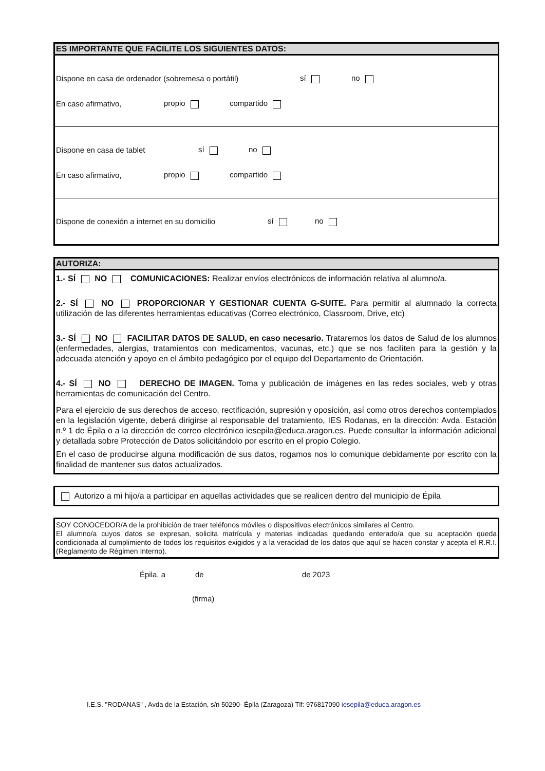ES IMPORTANTE QUE FACILITE LOS SIGUIENTES DATOS:
Dispone en casa de ordenador (sobremesa o portátil) sí no
En caso afirmativo, propio compartido
Dispone en casa de tablet sí no
En caso afirmativo, propio compartido
Dispone de conexión a internet en su domicilio sí no
AUTORIZA:
1.- SÍ NO COMUNICACIONES: Realizar envíos electrónicos de información relativa al alumno/a.
2.- SÍ NO PROPORCIONAR Y GESTIONAR CUENTA G-SUITE. Para permitir al alumnado la correcta utilización de las diferentes herramientas educativas (Correo electrónico, Classroom, Drive, etc)
3.- SÍ NO FACILITAR DATOS DE SALUD, en caso necesario. Trataremos los datos de Salud de los alumnos (enfermedades, alergias, tratamientos con medicamentos, vacunas, etc.) que se nos faciliten para la gestión y la adecuada atención y apoyo en el ámbito pedagógico por el equipo del Departamento de Orientación.
4.- SÍ NO DERECHO DE IMAGEN. Toma y publicación de imágenes en las redes sociales, web y otras herramientas de comunicación del Centro.
Para el ejercicio de sus derechos de acceso, rectificación, supresión y oposición, así como otros derechos contemplados en la legislación vigente, deberá dirigirse al responsable del tratamiento, IES Rodanas, en la dirección: Avda. Estación n.º 1 de Épila o a la dirección de correo electrónico iesepila@educa.aragon.es. Puede consultar la información adicional y detallada sobre Protección de Datos solicitándolo por escrito en el propio Colegio.
En el caso de producirse alguna modificación de sus datos, rogamos nos lo comunique debidamente por escrito con la finalidad de mantener sus datos actualizados.
Autorizo a mi hijo/a a participar en aquellas actividades que se realicen dentro del municipio de Épila
SOY CONOCEDOR/A de la prohibición de traer teléfonos móviles o dispositivos electrónicos similares al Centro.
El alumno/a cuyos datos se expresan, solicita matrícula y materias indicadas quedando enterado/a que su aceptación queda condicionada al cumplimiento de todos los requisitos exigidos y a la veracidad de los datos que aquí se hacen constar y acepta el R.R.I. (Reglamento de Régimen Interno).
Épila, a de de 2023
(firma)
I.E.S. "RODANAS" , Avda de la Estación, s/n 50290- Épila (Zaragoza) Tlf: 976817090 iesepila@educa.aragon.es